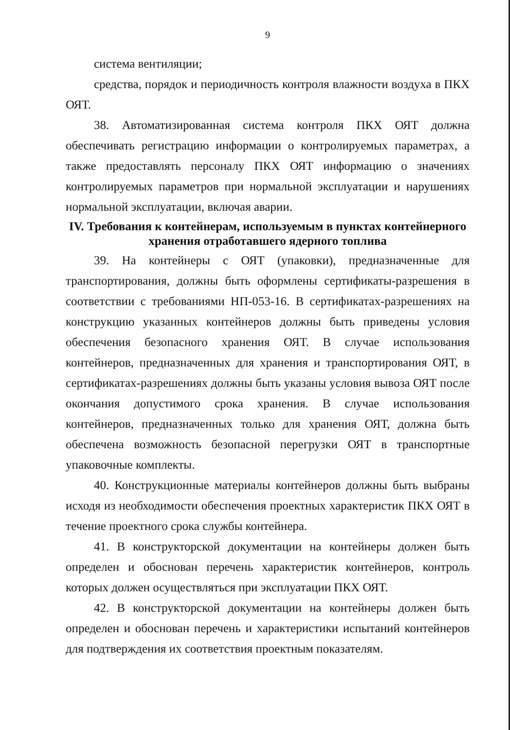9
система вентиляции;
средства, порядок и периодичность контроля влажности воздуха в ПКХ ОЯТ.
38. Автоматизированная система контроля ПКХ ОЯТ должна обеспечивать регистрацию информации о контролируемых параметрах, а также предоставлять персоналу ПКХ ОЯТ информацию о значениях контролируемых параметров при нормальной эксплуатации и нарушениях нормальной эксплуатации, включая аварии.
IV. Требования к контейнерам, используемым в пунктах контейнерного хранения отработавшего ядерного топлива
39. На контейнеры с ОЯТ (упаковки), предназначенные для транспортирования, должны быть оформлены сертификаты-разрешения в соответствии с требованиями НП-053-16. В сертификатах-разрешениях на конструкцию указанных контейнеров должны быть приведены условия обеспечения безопасного хранения ОЯТ. В случае использования контейнеров, предназначенных для хранения и транспортирования ОЯТ, в сертификатах-разрешениях должны быть указаны условия вывоза ОЯТ после окончания допустимого срока хранения. В случае использования контейнеров, предназначенных только для хранения ОЯТ, должна быть обеспечена возможность безопасной перегрузки ОЯТ в транспортные упаковочные комплекты.
40. Конструкционные материалы контейнеров должны быть выбраны исходя из необходимости обеспечения проектных характеристик ПКХ ОЯТ в течение проектного срока службы контейнера.
41. В конструкторской документации на контейнеры должен быть определен и обоснован перечень характеристик контейнеров, контроль которых должен осуществляться при эксплуатации ПКХ ОЯТ.
42. В конструкторской документации на контейнеры должен быть определен и обоснован перечень и характеристики испытаний контейнеров для подтверждения их соответствия проектным показателям.